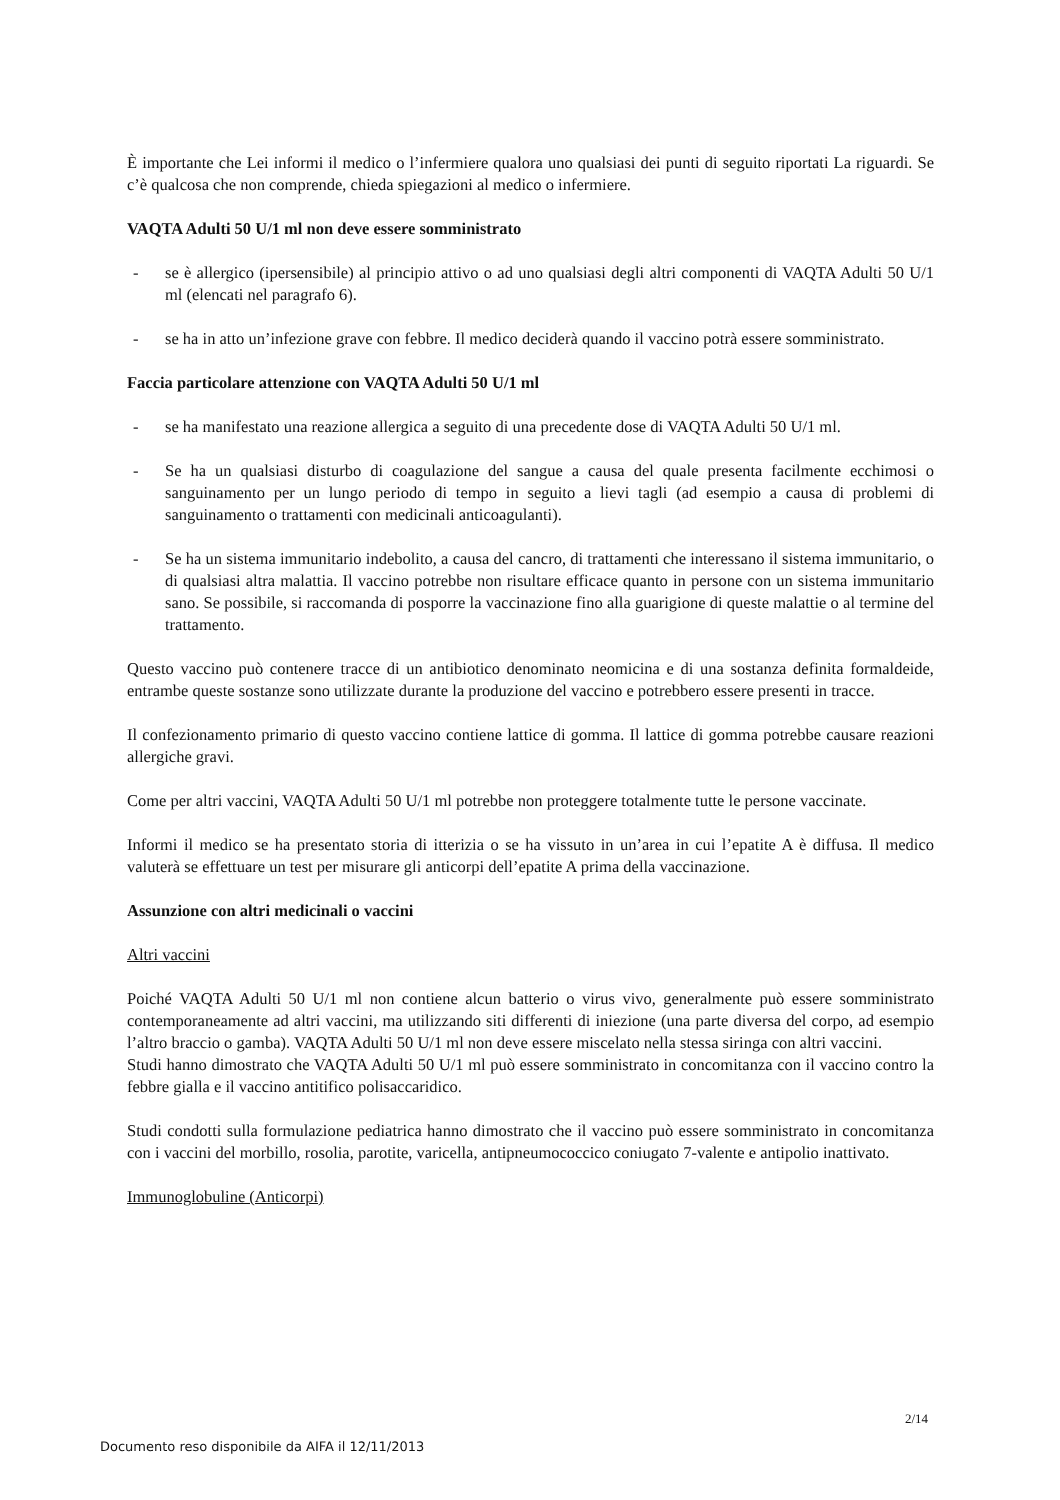È importante che Lei informi il medico o l’infermiere qualora uno qualsiasi dei punti di seguito riportati La riguardi. Se c’è qualcosa che non comprende, chieda spiegazioni al medico o infermiere.
VAQTA Adulti 50 U/1 ml non deve essere somministrato
- se è allergico (ipersensibile) al principio attivo o ad uno qualsiasi degli altri componenti di VAQTA Adulti 50 U/1 ml (elencati nel paragrafo 6).
- se ha in atto un’infezione grave con febbre. Il medico deciderà quando il vaccino potrà essere somministrato.
Faccia particolare attenzione con VAQTA Adulti 50 U/1 ml
- se ha manifestato una reazione allergica a seguito di una precedente dose di VAQTA Adulti 50 U/1 ml.
- Se ha un qualsiasi disturbo di coagulazione del sangue a causa del quale presenta facilmente ecchimosi o sanguinamento per un lungo periodo di tempo in seguito a lievi tagli (ad esempio a causa di problemi di sanguinamento o trattamenti con medicinali anticoagulanti).
- Se ha un sistema immunitario indebolito, a causa del cancro, di trattamenti che interessano il sistema immunitario, o di qualsiasi altra malattia. Il vaccino potrebbe non risultare efficace quanto in persone con un sistema immunitario sano. Se possibile, si raccomanda di posporre la vaccinazione fino alla guarigione di queste malattie o al termine del trattamento.
Questo vaccino può contenere tracce di un antibiotico denominato neomicina e di una sostanza definita formaldeide, entrambe queste sostanze sono utilizzate durante la produzione del vaccino e potrebbero essere presenti in tracce.
Il confezionamento primario di questo vaccino contiene lattice di gomma. Il lattice di gomma potrebbe causare reazioni allergiche gravi.
Come per altri vaccini, VAQTA Adulti 50 U/1 ml potrebbe non proteggere totalmente tutte le persone vaccinate.
Informi il medico se ha presentato storia di itterizia o se ha vissuto in un’area in cui l’epatite A è diffusa. Il medico valuterà se effettuare un test per misurare gli anticorpi dell’epatite A prima della vaccinazione.
Assunzione con altri medicinali o vaccini
Altri vaccini
Poiché VAQTA Adulti 50 U/1 ml non contiene alcun batterio o virus vivo, generalmente può essere somministrato contemporaneamente ad altri vaccini, ma utilizzando siti differenti di iniezione (una parte diversa del corpo, ad esempio l’altro braccio o gamba). VAQTA Adulti 50 U/1 ml non deve essere miscelato nella stessa siringa con altri vaccini.
Studi hanno dimostrato che VAQTA Adulti 50 U/1 ml può essere somministrato in concomitanza con il vaccino contro la febbre gialla e il vaccino antitifico polisaccaridico.
Studi condotti sulla formulazione pediatrica hanno dimostrato che il vaccino può essere somministrato in concomitanza con i vaccini del morbillo, rosolia, parotite, varicella, antipneumococcico coniugato 7-valente e antipolio inattivato.
Immunoglobuline (Anticorpi)
2/14
Documento reso disponibile da AIFA il 12/11/2013